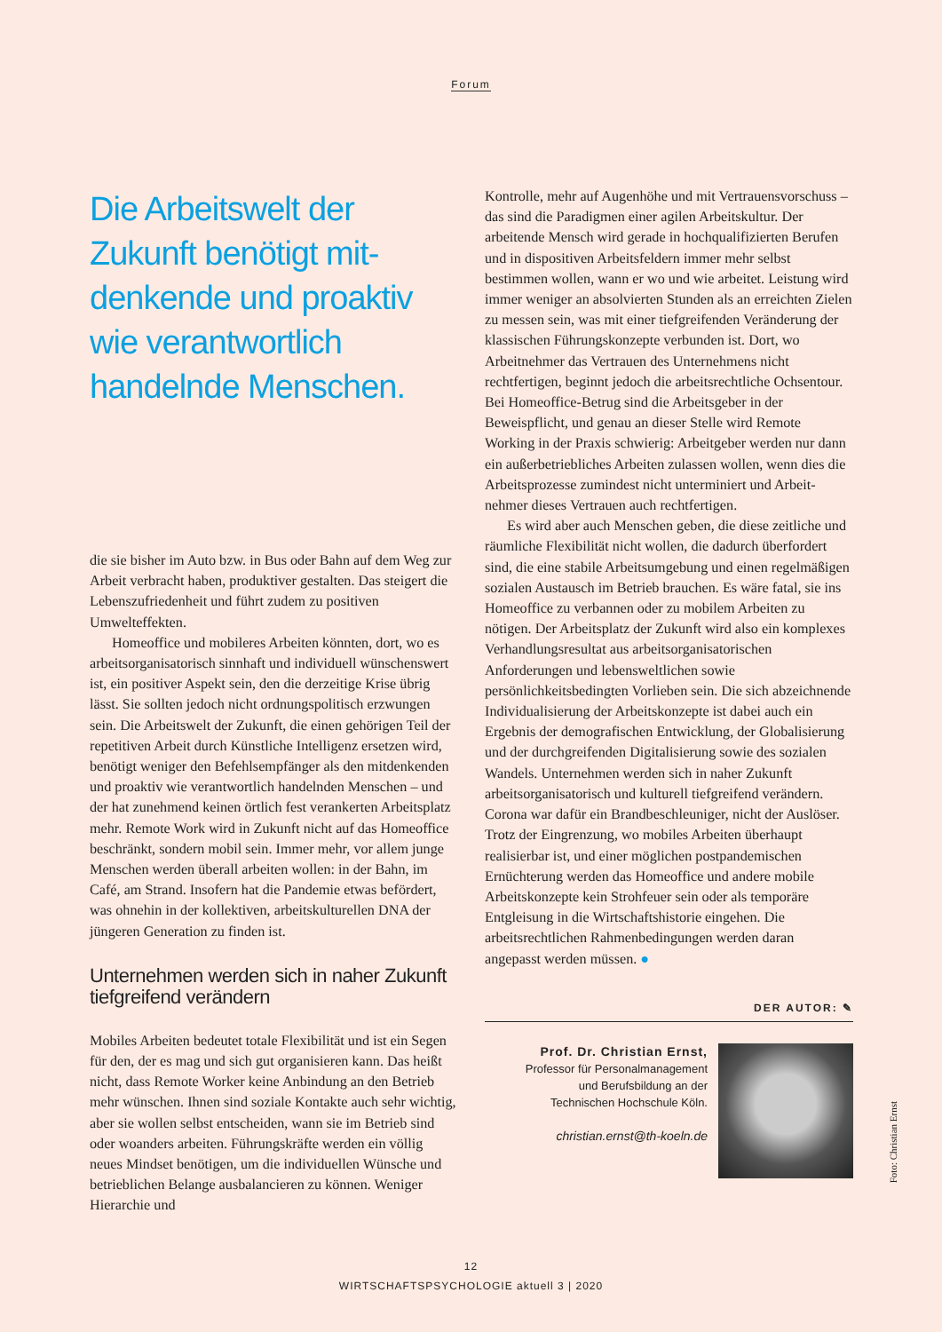Forum
Die Arbeitswelt der Zukunft benötigt mit­denkende und proaktiv wie verantwortlich handelnde Menschen.
die sie bisher im Auto bzw. in Bus oder Bahn auf dem Weg zur Arbeit verbracht haben, produktiver gestalten. Das steigert die Lebenszufriedenheit und führt zudem zu positiven Umwelteffekten.
Homeoffice und mobileres Arbeiten könnten, dort, wo es arbeitsorganisatorisch sinnhaft und individuell wünschenswert ist, ein positiver Aspekt sein, den die derzeitige Krise übrig lässt. Sie sollten jedoch nicht ordnungspolitisch erzwungen sein. Die Arbeitswelt der Zukunft, die einen gehörigen Teil der repetitiven Arbeit durch Künstliche Intelligenz ersetzen wird, benötigt weniger den Befehls­empfänger als den mitdenkenden und proaktiv wie verant­wortlich handelnden Menschen – und der hat zunehmend keinen örtlich fest verankerten Arbeitsplatz mehr. Remote Work wird in Zukunft nicht auf das Homeoffice beschränkt, sondern mobil sein. Immer mehr, vor allem junge Men­schen werden überall arbeiten wollen: in der Bahn, im Café, am Strand. Insofern hat die Pandemie etwas be­fördert, was ohnehin in der kollektiven, arbeitskulturellen DNA der jüngeren Generation zu finden ist.
Unternehmen werden sich in naher Zukunft tiefgreifend verändern
Mobiles Arbeiten bedeutet totale Flexibilität und ist ein Segen für den, der es mag und sich gut organisieren kann. Das heißt nicht, dass Remote Worker keine Anbindung an den Betrieb mehr wünschen. Ihnen sind soziale Kontakte auch sehr wichtig, aber sie wollen selbst entscheiden, wann sie im Betrieb sind oder woanders arbeiten. Füh­rungskräfte werden ein völlig neues Mindset benötigen, um die individuellen Wünsche und betrieblichen Belange ausbalancieren zu können. Weniger Hierarchie und
Kontrolle, mehr auf Augenhöhe und mit Vertrauensvor­schuss – das sind die Paradigmen einer agilen Arbeits­kultur. Der arbeitende Mensch wird gerade in hochquali­fizierten Berufen und in dispositiven Arbeitsfeldern im­mer mehr selbst bestimmen wollen, wann er wo und wie arbeitet. Leistung wird immer weniger an absolvierten Stunden als an erreichten Zielen zu messen sein, was mit einer tiefgreifenden Veränderung der klassischen Füh­rungskonzepte verbunden ist. Dort, wo Arbeitnehmer das Vertrauen des Unternehmens nicht rechtfertigen, beginnt jedoch die arbeitsrechtliche Ochsentour. Bei Homeoffice-Betrug sind die Arbeitsgeber in der Beweispflicht, und genau an dieser Stelle wird Remote Working in der Praxis schwierig: Arbeitgeber werden nur dann ein außer­betriebliches Arbeiten zulassen wollen, wenn dies die Arbeitsprozesse zumindest nicht unterminiert und Arbeit­nehmer dieses Vertrauen auch rechtfertigen.
Es wird aber auch Menschen geben, die diese zeitli­che und räumliche Flexibilität nicht wollen, die dadurch überfordert sind, die eine stabile Arbeitsumgebung und einen regelmäßigen sozialen Austausch im Betrieb brau­chen. Es wäre fatal, sie ins Homeoffice zu verbannen oder zu mobilem Arbeiten zu nötigen. Der Arbeitsplatz der Zukunft wird also ein komplexes Verhandlungsresul­tat aus arbeitsorganisatorischen Anforderungen und lebensweltlichen sowie persönlichkeitsbedingten Vorlie­ben sein. Die sich abzeichnende Individualisierung der Arbeitskonzepte ist dabei auch ein Ergebnis der demo­grafischen Entwicklung, der Globalisierung und der durchgreifenden Digitalisierung sowie des sozialen Wandels. Unternehmen werden sich in naher Zukunft arbeitsorganisatorisch und kulturell tiefgreifend verän­dern. Corona war dafür ein Brandbeschleuniger, nicht der Auslöser. Trotz der Eingrenzung, wo mobiles Arbeiten überhaupt realisierbar ist, und einer möglichen postpan­demischen Ernüchterung werden das Homeoffice und andere mobile Arbeitskonzepte kein Strohfeuer sein oder als temporäre Entgleisung in die Wirtschaftshistorie eingehen. Die arbeitsrechtlichen Rahmenbedingungen werden daran angepasst werden müssen. ●
DER AUTOR: ✎
Prof. Dr. Christian Ernst,
Professor für Personalmanagement
und Berufsbildung an der
Technischen Hochschule Köln.
christian.ernst@th-koeln.de
Foto: Christian Ernst
12
WIRTSCHAFTSPSYCHOLOGIE aktuell 3 | 2020